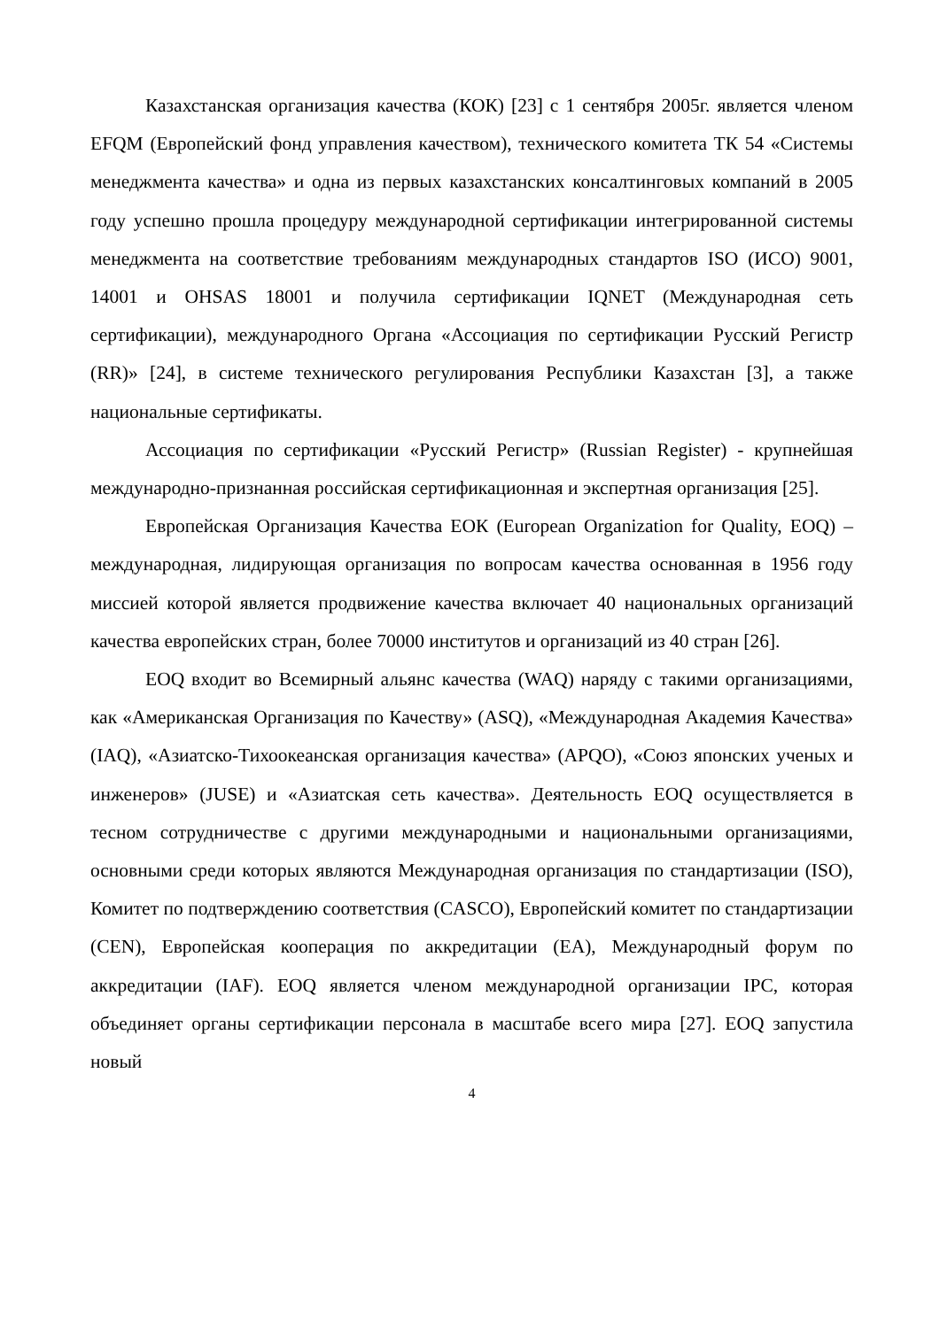Казахстанская организация качества (КОК) [23] с 1 сентября 2005г. является членом EFQM (Европейский фонд управления качеством), технического комитета ТК 54 «Системы менеджмента качества» и одна из первых казахстанских консалтинговых компаний в 2005 году успешно прошла процедуру международной сертификации интегрированной системы менеджмента на соответствие требованиям международных стандартов ISO (ИСО) 9001, 14001 и OHSAS 18001 и получила сертификации IQNET (Международная сеть сертификации), международного Органа «Ассоциация по сертификации Русский Регистр (RR)» [24], в системе технического регулирования Республики Казахстан [3], а также национальные сертификаты.
Ассоциация по сертификации «Русский Регистр» (Russian Register) - крупнейшая международно-признанная российская сертификационная и экспертная организация [25].
Европейская Организация Качества ЕОК (European Organization for Quality, EOQ) – международная, лидирующая организация по вопросам качества основанная в 1956 году миссией которой является продвижение качества включает 40 национальных организаций качества европейских стран, более 70000 институтов и организаций из 40 стран [26].
EOQ входит во Всемирный альянс качества (WAQ) наряду с такими организациями, как «Американская Организация по Качеству» (ASQ), «Международная Академия Качества» (IAQ), «Азиатско-Тихоокеанская организация качества» (APQO), «Союз японских ученых и инженеров» (JUSE) и «Азиатская сеть качества». Деятельность EOQ осуществляется в тесном сотрудничестве с другими международными и национальными организациями, основными среди которых являются Международная организация по стандартизации (ISO), Комитет по подтверждению соответствия (CASCO), Европейский комитет по стандартизации (CEN), Европейская кооперация по аккредитации (EA), Международный форум по аккредитации (IAF). EOQ является членом международной организации IPC, которая объединяет органы сертификации персонала в масштабе всего мира [27]. EOQ запустила новый
4